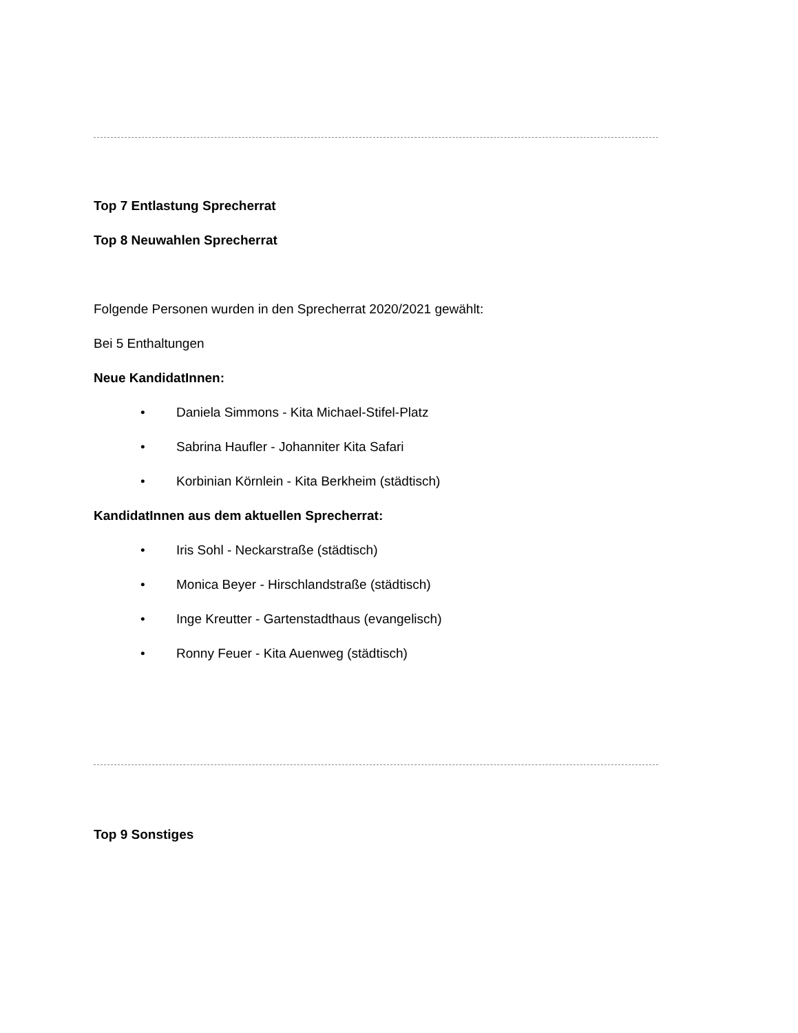Top 7 Entlastung Sprecherrat
Top 8 Neuwahlen Sprecherrat
Folgende Personen wurden in den Sprecherrat 2020/2021 gewählt:
Bei 5 Enthaltungen
Neue KandidatInnen:
• Daniela Simmons - Kita Michael-Stifel-Platz
• Sabrina Haufler - Johanniter Kita Safari
• Korbinian Körnlein - Kita Berkheim (städtisch)
KandidatInnen aus dem aktuellen Sprecherrat:
• Iris Sohl - Neckarstraße (städtisch)
• Monica Beyer - Hirschlandstraße (städtisch)
• Inge Kreutter - Gartenstadthaus (evangelisch)
• Ronny Feuer - Kita Auenweg (städtisch)
Top 9 Sonstiges